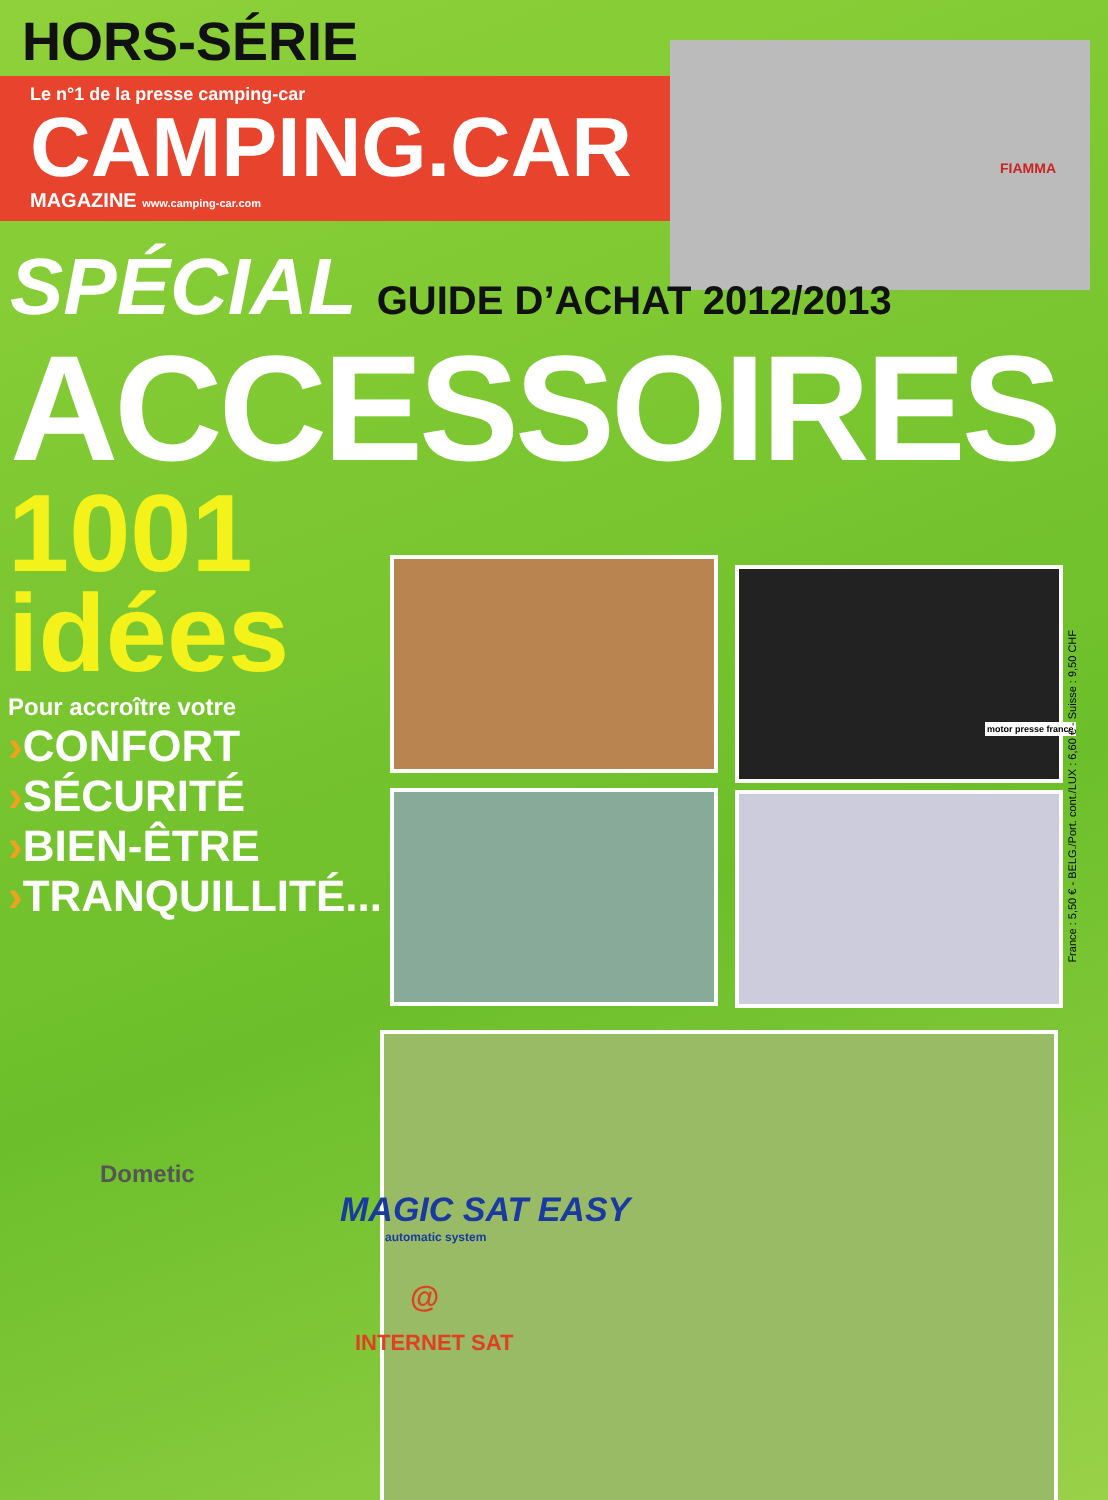HORS-SÉRIE
Le n°1 de la presse camping-car
CAMPING.CAR
MAGAZINE www.camping-car.com
SPÉCIAL GUIDE D’ACHAT 2012/2013
ACCESSOIRES
1001
idées
Pour accroître votre
›CONFORT
›SÉCURITÉ
›BIEN-ÊTRE
›TRANQUILLITÉ...
Dometic
MAGIC SAT EASY
automatic system
@
INTERNET SAT
FIAMMA
motor presse france
France : 5,50 € - BELG./Port. cont./LUX : 6,60 € - Suisse : 9,50 CHF